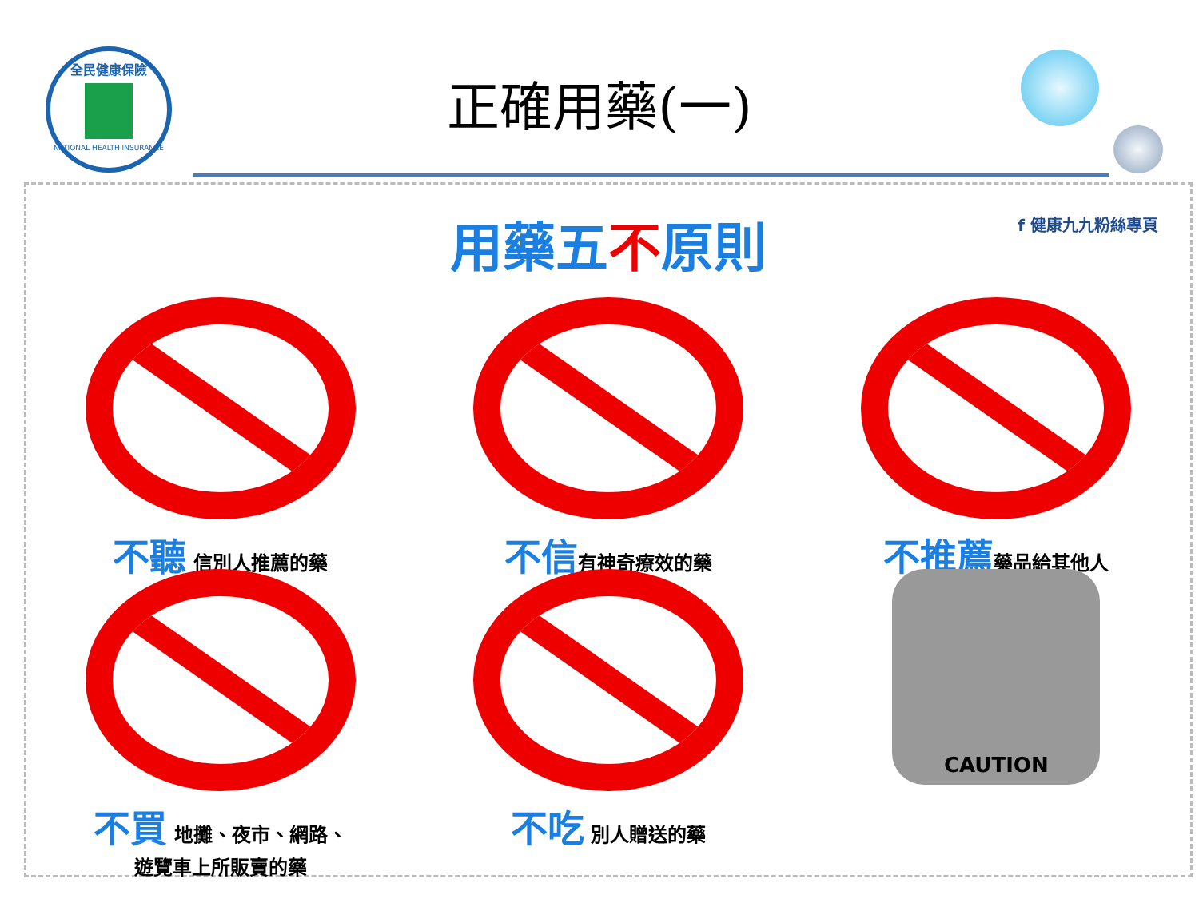全民健康保險
NATIONAL HEALTH INSURANCE
正確用藥(一)
f 健康九九粉絲專頁
用藥五不原則
不聽 信別人推薦的藥
不信有神奇療效的藥
不推薦藥品給其他人
不買 地攤、夜市、網路、
遊覽車上所販賣的藥
不吃 別人贈送的藥
CAUTION